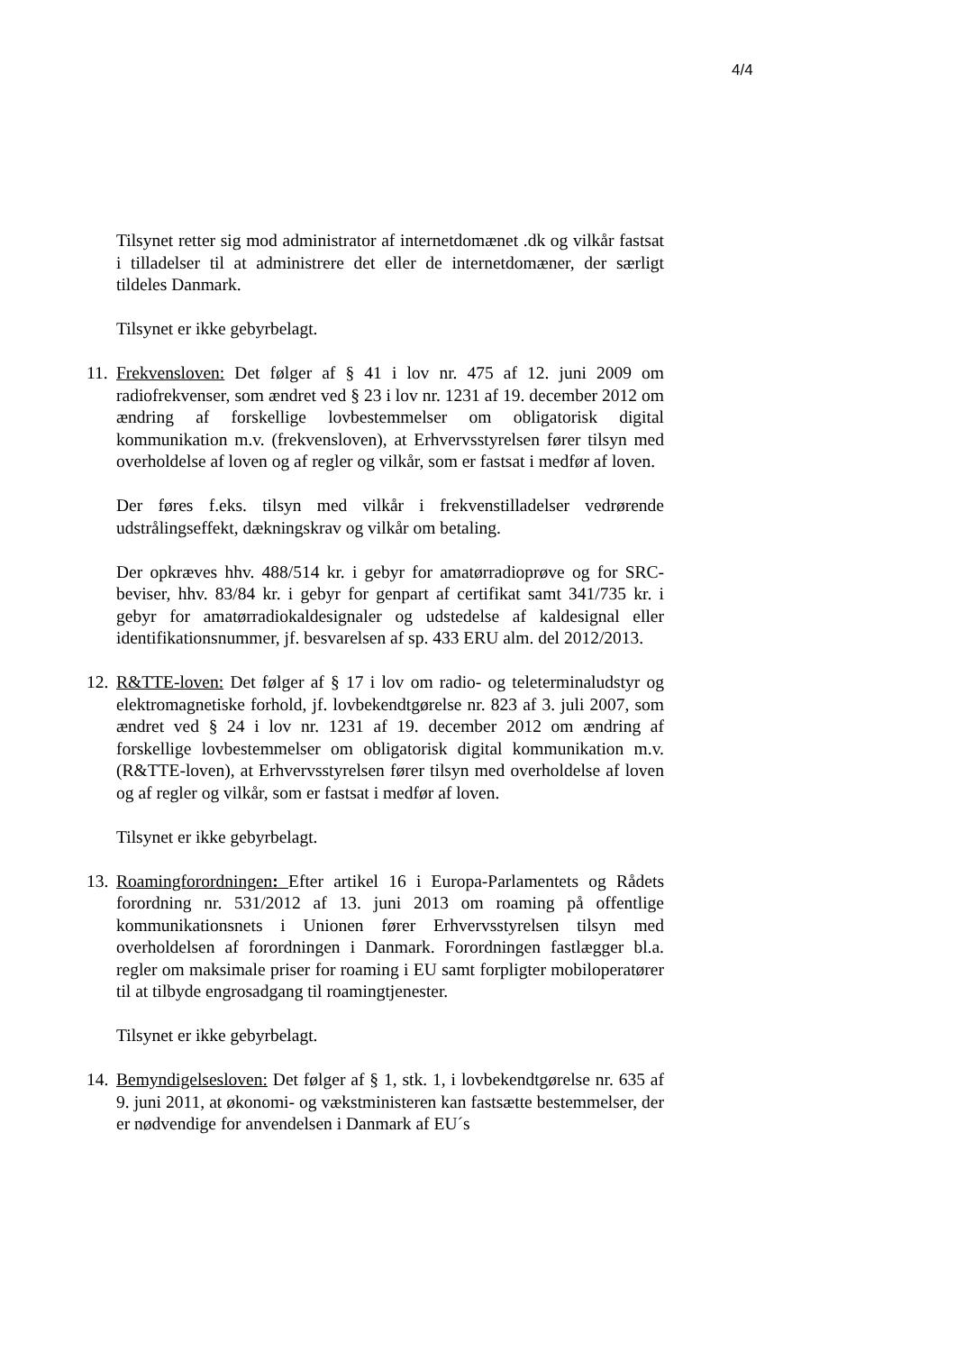4/4
Tilsynet retter sig mod administrator af internetdomænet .dk og vilkår fastsat i tilladelser til at administrere det eller de internetdomæner, der særligt tildeles Danmark.
Tilsynet er ikke gebyrbelagt.
11.
Frekvensloven: Det følger af § 41 i lov nr. 475 af 12. juni 2009 om radiofrekvenser, som ændret ved § 23 i lov nr. 1231 af 19. december 2012 om ændring af forskellige lovbestemmelser om obligatorisk digital kommunikation m.v. (frekvensloven), at Erhvervsstyrelsen fører tilsyn med overholdelse af loven og af regler og vilkår, som er fastsat i medfør af loven.
Der føres f.eks. tilsyn med vilkår i frekvenstilladelser vedrørende udstrålingseffekt, dækningskrav og vilkår om betaling.
Der opkræves hhv. 488/514 kr. i gebyr for amatørradioprøve og for SRC-beviser, hhv. 83/84 kr. i gebyr for genpart af certifikat samt 341/735 kr. i gebyr for amatørradiokaldesignaler og udstedelse af kaldesignal eller identifikationsnummer, jf. besvarelsen af sp. 433 ERU alm. del 2012/2013.
12.
R&TTE-loven: Det følger af § 17 i lov om radio- og teleterminaludstyr og elektromagnetiske forhold, jf. lovbekendtgørelse nr. 823 af 3. juli 2007, som ændret ved § 24 i lov nr. 1231 af 19. december 2012 om ændring af forskellige lovbestemmelser om obligatorisk digital kommunikation m.v. (R&TTE-loven), at Erhvervsstyrelsen fører tilsyn med overholdelse af loven og af regler og vilkår, som er fastsat i medfør af loven.
Tilsynet er ikke gebyrbelagt.
13.
Roamingforordningen: Efter artikel 16 i Europa-Parlamentets og Rådets forordning nr. 531/2012 af 13. juni 2013 om roaming på offentlige kommunikationsnets i Unionen fører Erhvervsstyrelsen tilsyn med overholdelsen af forordningen i Danmark. Forordningen fastlægger bl.a. regler om maksimale priser for roaming i EU samt forpligter mobiloperatører til at tilbyde engrosadgang til roamingtjenester.
Tilsynet er ikke gebyrbelagt.
14.
Bemyndigelsesloven: Det følger af § 1, stk. 1, i lovbekendtgørelse nr. 635 af 9. juni 2011, at økonomi- og vækstministeren kan fastsætte bestemmelser, der er nødvendige for anvendelsen i Danmark af EU´s